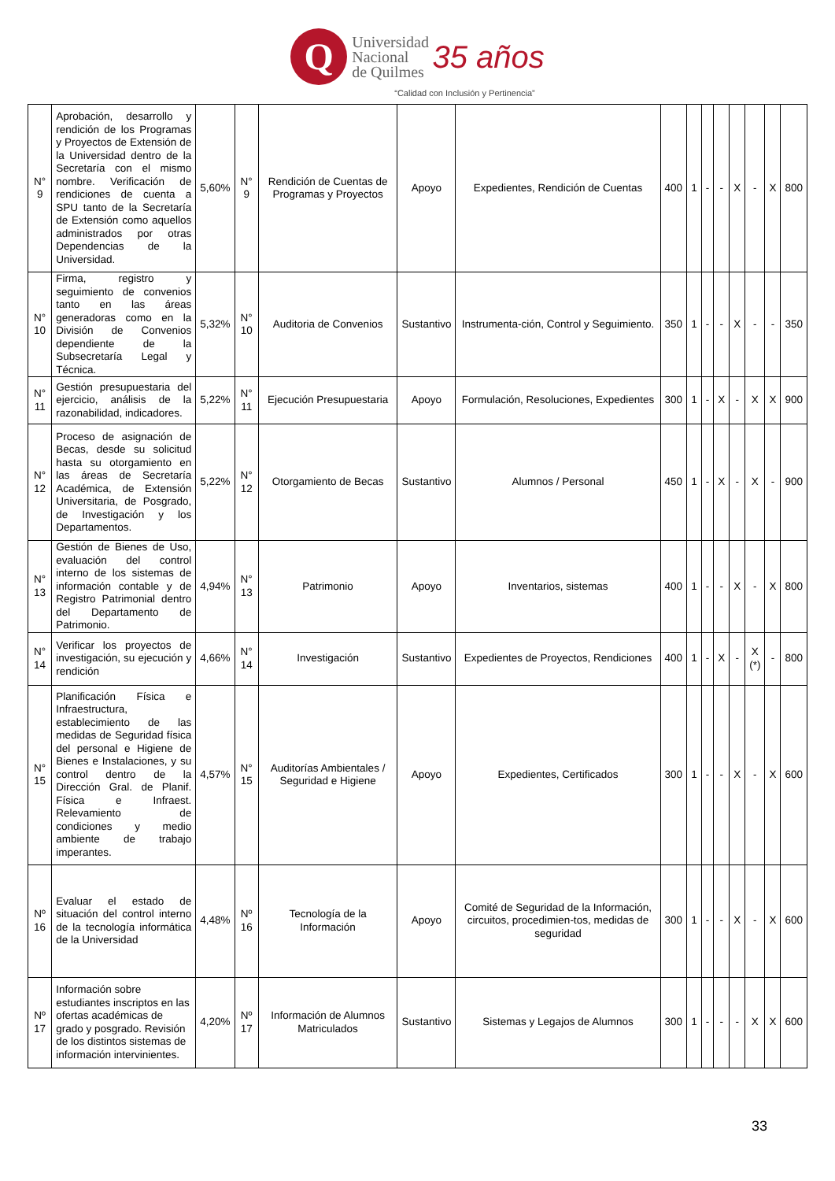Q Universidad
Nacional
de Quilmes 35 años
“Calidad con Inclusión y Pertinencia”
| N° 9 | Aprobación, desarrollo y rendición de los Programas y Proyectos de Extensión de la Universidad dentro de la Secretaría con el mismo nombre. Verificación de rendiciones de cuenta a SPU tanto de la Secretaría de Extensión como aquellos administrados por otras Dependencias de la Universidad. | 5,60% | N° 9 | Rendición de Cuentas de Programas y Proyectos | Apoyo | Expedientes, Rendición de Cuentas | 400 | 1 | - | - | X | - | X | 800 |
| N° 10 | Firma, registro y seguimiento de convenios tanto en las áreas generadoras como en la División de Convenios dependiente de la Subsecretaría Legal y Técnica. | 5,32% | N° 10 | Auditoria de Convenios | Sustantivo | Instrumenta-ción, Control y Seguimiento. | 350 | 1 | - | - | X | - | - | 350 |
| N° 11 | Gestión presupuestaria del ejercicio, análisis de la razonabilidad, indicadores. | 5,22% | N° 11 | Ejecución Presupuestaria | Apoyo | Formulación, Resoluciones, Expedientes | 300 | 1 | - | X | - | X | X | 900 |
| N° 12 | Proceso de asignación de Becas, desde su solicitud hasta su otorgamiento en las áreas de Secretaría Académica, de Extensión Universitaria, de Posgrado, de Investigación y los Departamentos. | 5,22% | N° 12 | Otorgamiento de Becas | Sustantivo | Alumnos / Personal | 450 | 1 | - | X | - | X | - | 900 |
| N° 13 | Gestión de Bienes de Uso, evaluación del control interno de los sistemas de información contable y de Registro Patrimonial dentro del Departamento de Patrimonio. | 4,94% | N° 13 | Patrimonio | Apoyo | Inventarios, sistemas | 400 | 1 | - | - | X | - | X | 800 |
| N° 14 | Verificar los proyectos de investigación, su ejecución y rendición | 4,66% | N° 14 | Investigación | Sustantivo | Expedientes de Proyectos, Rendiciones | 400 | 1 | - | X | - | X (*) | - | 800 |
| N° 15 | Planificación Física e Infraestructura, establecimiento de las medidas de Seguridad física del personal e Higiene de Bienes e Instalaciones, y su control dentro de la Dirección Gral. de Planif. Física e Infraest. Relevamiento de condiciones y medio ambiente de trabajo imperantes. | 4,57% | N° 15 | Auditorías Ambientales / Seguridad e Higiene | Apoyo | Expedientes, Certificados | 300 | 1 | - | - | X | - | X | 600 |
| Nº 16 | Evaluar el estado de situación del control interno de la tecnología informática de la Universidad | 4,48% | Nº 16 | Tecnología de la Información | Apoyo | Comité de Seguridad de la Información, circuitos, procedimien-tos, medidas de seguridad | 300 | 1 | - | - | X | - | X | 600 |
| Nº 17 | Información sobre estudiantes inscriptos en las ofertas académicas de grado y posgrado. Revisión de los distintos sistemas de información intervinientes. | 4,20% | Nº 17 | Información de Alumnos Matriculados | Sustantivo | Sistemas y Legajos de Alumnos | 300 | 1 | - | - | - | X | X | 600 |
33